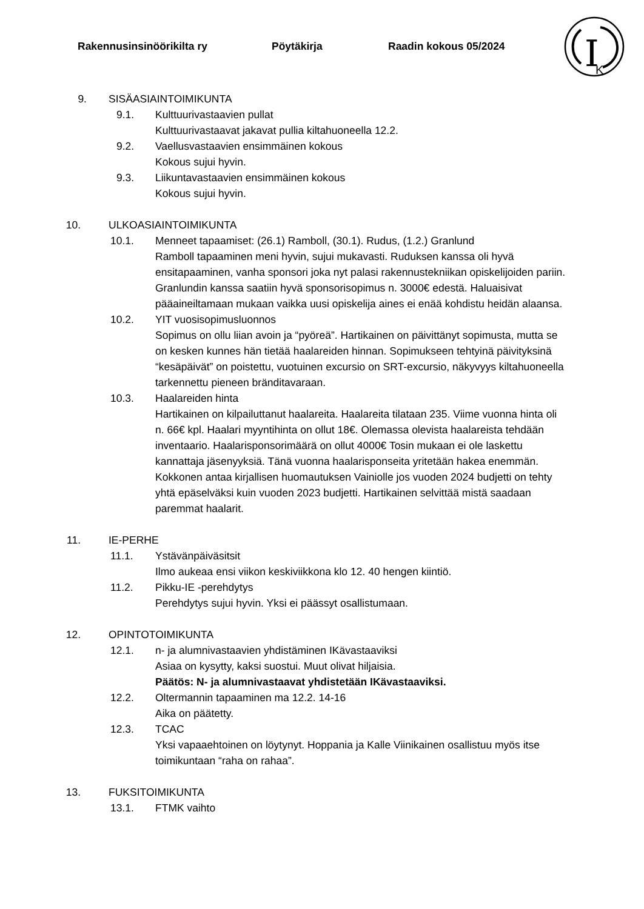Rakennusinsinöörikilta ry Pöytäkirja Raadin kokous 05/2024
I
K
9. SISÄASIAINTOIMIKUNTA
9.1. Kulttuurivastaavien pullat
Kulttuurivastaavat jakavat pullia kiltahuoneella 12.2.
9.2. Vaellusvastaavien ensimmäinen kokous
Kokous sujui hyvin.
9.3. Liikuntavastaavien ensimmäinen kokous
Kokous sujui hyvin.
10. ULKOASIAINTOIMIKUNTA
10.1. Menneet tapaamiset: (26.1) Ramboll, (30.1). Rudus, (1.2.) Granlund
Ramboll tapaaminen meni hyvin, sujui mukavasti. Ruduksen kanssa oli hyvä ensitapaaminen, vanha sponsori joka nyt palasi rakennustekniikan opiskelijoiden pariin. Granlundin kanssa saatiin hyvä sponsorisopimus n. 3000€ edestä. Haluaisivat pääaineiltamaan mukaan vaikka uusi opiskelija aines ei enää kohdistu heidän alaansa.
10.2. YIT vuosisopimusluonnos
Sopimus on ollu liian avoin ja “pyöreä”. Hartikainen on päivittänyt sopimusta, mutta se on kesken kunnes hän tietää haalareiden hinnan. Sopimukseen tehtyinä päivityksinä “kesäpäivät” on poistettu, vuotuinen excursio on SRT-excursio, näkyvyys kiltahuoneella tarkennettu pieneen bränditavaraan.
10.3. Haalareiden hinta
Hartikainen on kilpailuttanut haalareita. Haalareita tilataan 235. Viime vuonna hinta oli n. 66€ kpl. Haalari myyntihinta on ollut 18€. Olemassa olevista haalareista tehdään inventaario. Haalarisponsorimäärä on ollut 4000€ Tosin mukaan ei ole laskettu kannattaja jäsenyyksiä. Tänä vuonna haalarisponseita yritetään hakea enemmän. Kokkonen antaa kirjallisen huomautuksen Vainiolle jos vuoden 2024 budjetti on tehty yhtä epäselväksi kuin vuoden 2023 budjetti. Hartikainen selvittää mistä saadaan paremmat haalarit.
11. IE-PERHE
11.1. Ystävänpäiväsitsit
Ilmo aukeaa ensi viikon keskiviikkona klo 12. 40 hengen kiintiö.
11.2. Pikku-IE -perehdytys
Perehdytys sujui hyvin. Yksi ei päässyt osallistumaan.
12. OPINTOTOIMIKUNTA
12.1. n- ja alumnivastaavien yhdistäminen IKävastaaviksi
Asiaa on kysytty, kaksi suostui. Muut olivat hiljaisia.
Päätös: N- ja alumnivastaavat yhdistetään IKävastaaviksi.
12.2. Oltermannin tapaaminen ma 12.2. 14-16
Aika on päätetty.
12.3. TCAC
Yksi vapaaehtoinen on löytynyt. Hoppania ja Kalle Viinikainen osallistuu myös itse toimikuntaan “raha on rahaa”.
13. FUKSITOIMIKUNTA
13.1. FTMK vaihto